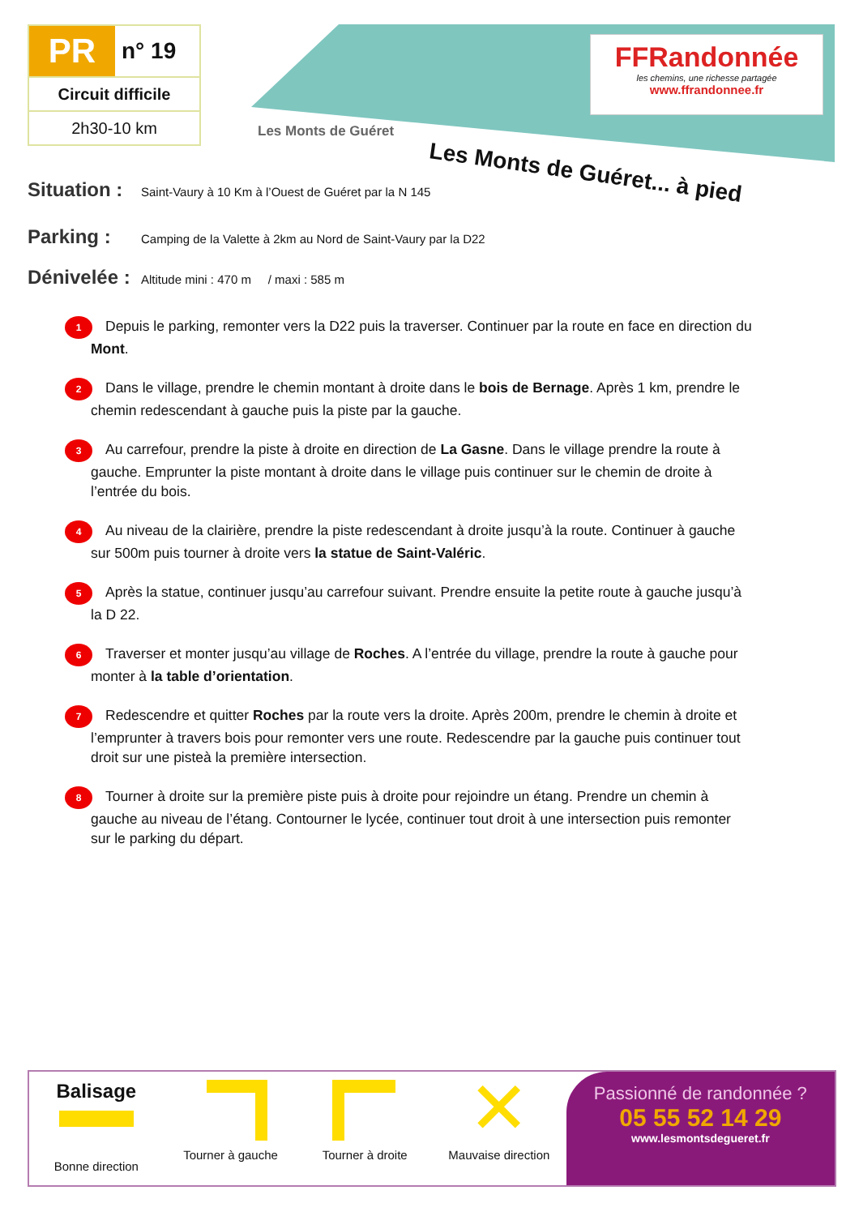PR
n° 19
Circuit difficile
2h30-10 km
FFRandonnée
les chemins, une richesse partagée
www.ffrandonnee.fr
Les Monts de Guéret
Les Monts de Guéret... à pied
Situation : Saint-Vaury à 10 Km à l’Ouest de Guéret par la N 145
Parking : Camping de la Valette à 2km au Nord de Saint-Vaury par la D22
Dénivelée : Altitude mini : 470 m / maxi : 585 m
1 Depuis le parking, remonter vers la D22 puis la traverser. Continuer par la route en face en direction du Mont.
2 Dans le village, prendre le chemin montant à droite dans le bois de Bernage. Après 1 km, prendre le chemin redescendant à gauche puis la piste par la gauche.
3 Au carrefour, prendre la piste à droite en direction de La Gasne. Dans le village prendre la route à gauche. Emprunter la piste montant à droite dans le village puis continuer sur le chemin de droite à l’entrée du bois.
4 Au niveau de la clairière, prendre la piste redescendant à droite jusqu’à la route. Continuer à gauche sur 500m puis tourner à droite vers la statue de Saint-Valéric.
5 Après la statue, continuer jusqu’au carrefour suivant. Prendre ensuite la petite route à gauche jusqu’à la D 22.
6 Traverser et monter jusqu’au village de Roches. A l’entrée du village, prendre la route à gauche pour monter à la table d’orientation.
7 Redescendre et quitter Roches par la route vers la droite. Après 200m, prendre le chemin à droite et l’emprunter à travers bois pour remonter vers une route. Redescendre par la gauche puis continuer tout droit sur une pisteà la première intersection.
8 Tourner à droite sur la première piste puis à droite pour rejoindre un étang. Prendre un chemin à gauche au niveau de l’étang. Contourner le lycée, continuer tout droit à une intersection puis remonter sur le parking du départ.
Balisage
Bonne direction
Tourner à gauche Tourner à droite
✕
Mauvaise direction
Passionné de randonnée ?
05 55 52 14 29
www.lesmontsdegueret.fr